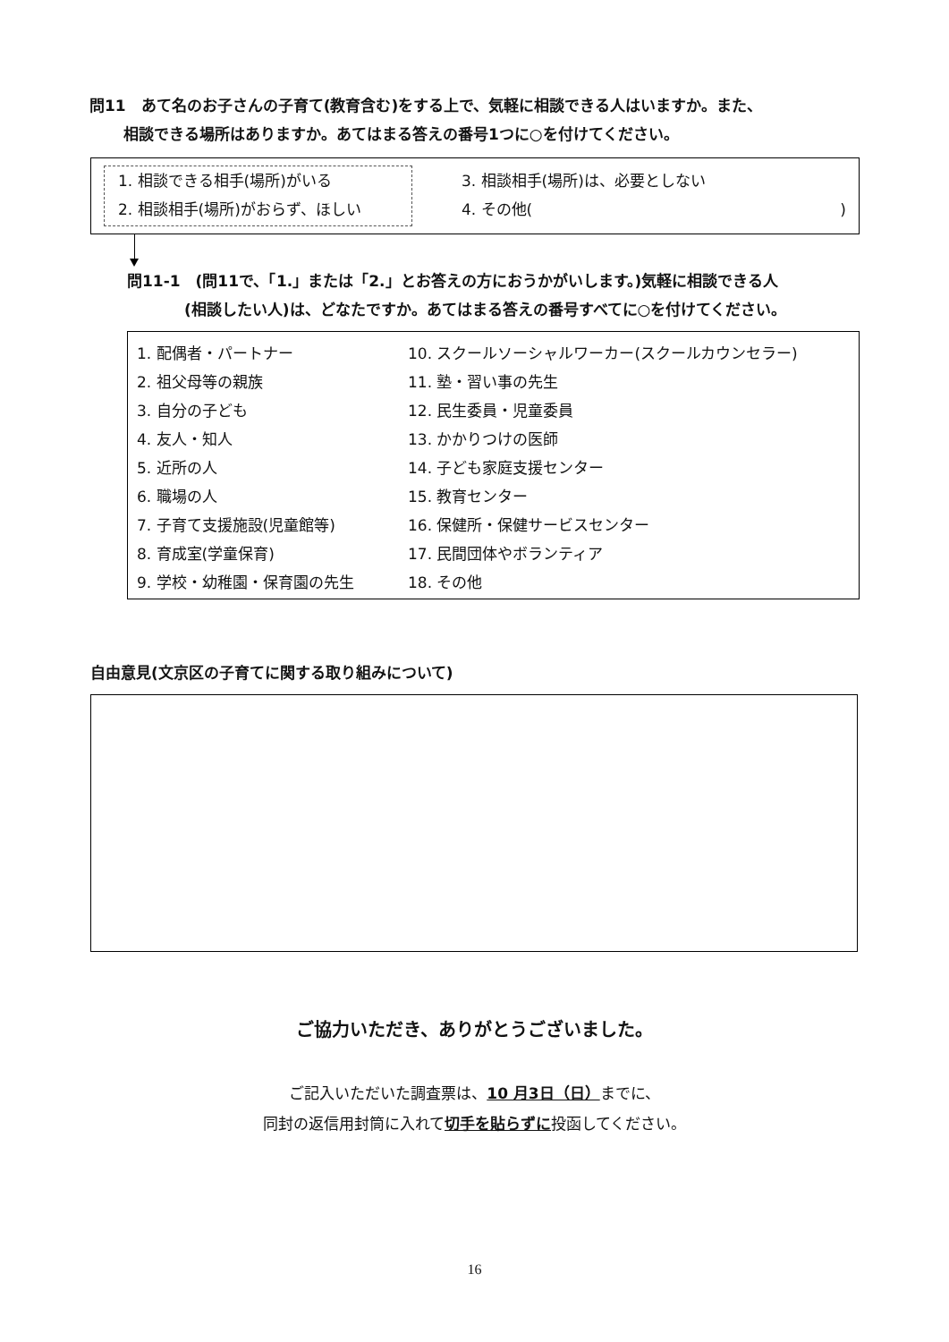問11　あて名のお子さんの子育て(教育含む)をする上で、気軽に相談できる人はいますか。また、
相談できる場所はありますか。あてはまる答えの番号1つに○を付けてください。
1. 相談できる相手(場所)がいる
2. 相談相手(場所)がおらず、ほしい
3. 相談相手(場所)は、必要としない
4. その他()
問11-1　(問11で、「1.」または「2.」とお答えの方におうかがいします。)気軽に相談できる人
(相談したい人)は、どなたですか。あてはまる答えの番号すべてに○を付けてください。
1. 配偶者・パートナー
2. 祖父母等の親族
3. 自分の子ども
4. 友人・知人
5. 近所の人
6. 職場の人
7. 子育て支援施設(児童館等)
8. 育成室(学童保育)
9. 学校・幼稚園・保育園の先生
10. スクールソーシャルワーカー(スクールカウンセラー)
11. 塾・習い事の先生
12. 民生委員・児童委員
13. かかりつけの医師
14. 子ども家庭支援センター
15. 教育センター
16. 保健所・保健サービスセンター
17. 民間団体やボランティア
18. その他
自由意見(文京区の子育てに関する取り組みについて)
ご協力いただき、ありがとうございました。
ご記入いただいた調査票は、10 月3日（日）までに、
同封の返信用封筒に入れて切手を貼らずに投函してください。
16